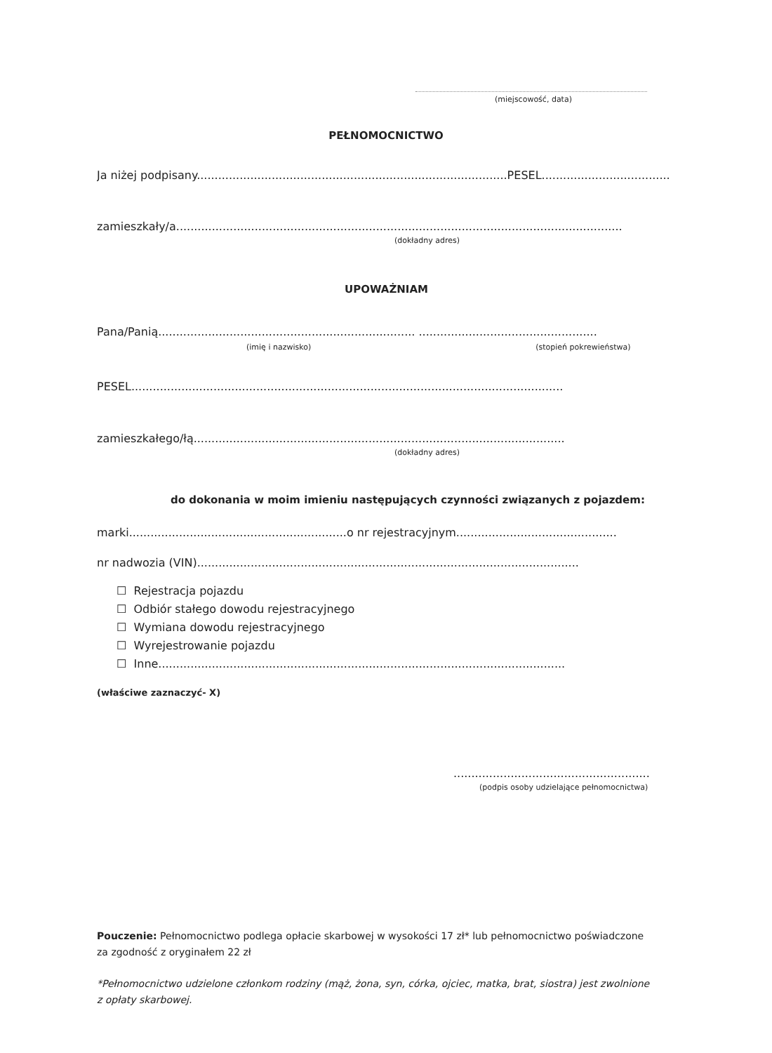(miejscowość, data)
PEŁNOMOCNICTWO
Ja niżej podpisany.......................................................................................PESEL....................................
zamieszkały/a.............................................................................................................................
(dokładny adres)
UPOWAŻNIAM
Pana/Panią........................................................................ ..................................................
(imię i nazwisko) (stopień pokrewieństwa)
PESEL.........................................................................................................................
zamieszkałego/łą........................................................................................................
(dokładny adres)
do dokonania w moim imieniu następujących czynności związanych z pojazdem:
marki.............................................................o nr rejestracyjnym.............................................
nr nadwozia (VIN)...........................................................................................................
☐ Rejestracja pojazdu
☐ Odbiór stałego dowodu rejestracyjnego
☐ Wymiana dowodu rejestracyjnego
☐ Wyrejestrowanie pojazdu
☐ Inne..................................................................................................................
(właściwe zaznaczyć- X)
.......................................................
(podpis osoby udzielające pełnomocnictwa)
Pouczenie: Pełnomocnictwo podlega opłacie skarbowej w wysokości 17 zł* lub pełnomocnictwo poświadczone za zgodność z oryginałem 22 zł
*Pełnomocnictwo udzielone członkom rodziny (mąż, żona, syn, córka, ojciec, matka, brat, siostra) jest zwolnione z opłaty skarbowej.